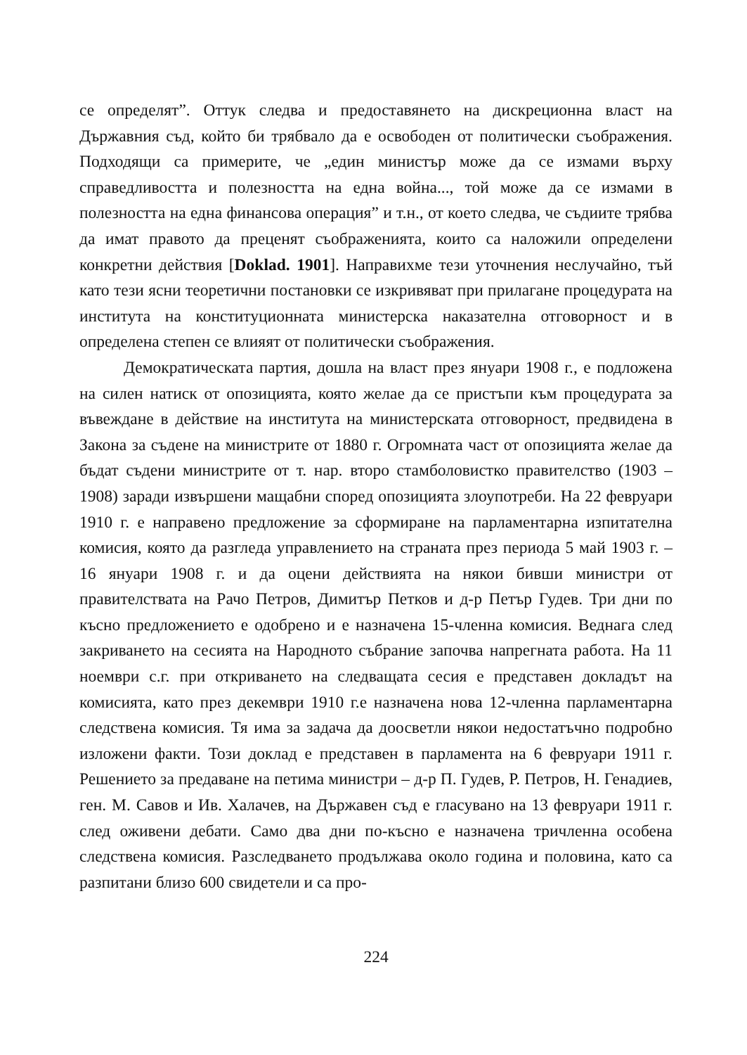се определят”. Оттук следва и предоставянето на дискреционна власт на Държавния съд, който би трябвало да е освободен от политически съображения. Подходящи са примерите, че „един министър може да се измами върху справедливостта и полезността на една война..., той може да се измами в полезността на една финансова операция” и т.н., от което следва, че съдиите трябва да имат правото да преценят съображенията, които са наложили определени конкретни действия [Doklad. 1901]. Направихме тези уточнения неслучайно, тъй като тези ясни теоретични постановки се изкривяват при прилагане процедурата на института на конституционната министерска наказателна отговорност и в определена степен се влияят от политически съображения.
Демократическата партия, дошла на власт през януари 1908 г., е подложена на силен натиск от опозицията, която желае да се пристъпи към процедурата за въвеждане в действие на института на министерската отговорност, предвидена в Закона за съдене на министрите от 1880 г. Огромната част от опозицията желае да бъдат съдени министрите от т. нар. второ стамболовистко правителство (1903 – 1908) заради извършени мащабни според опозицията злоупотреби. На 22 февруари 1910 г. е направено предложение за сформиране на парламентарна изпитателна комисия, която да разгледа управлението на страната през периода 5 май 1903 г. – 16 януари 1908 г. и да оцени действията на някои бивши министри от правителствата на Рачо Петров, Димитър Петков и д-р Петър Гудев. Три дни по късно предложението е одобрено и е назначена 15-членна комисия. Веднага след закриването на сесията на Народното събрание започва напрегната работа. На 11 ноември с.г. при откриването на следващата сесия е представен докладът на комисията, като през декември 1910 г.е назначена нова 12-членна парламентарна следствена комисия. Тя има за задача да доосветли някои недостатъчно подробно изложени факти. Този доклад е представен в парламента на 6 февруари 1911 г. Решението за предаване на петима министри – д-р П. Гудев, Р. Петров, Н. Генадиев, ген. М. Савов и Ив. Халачев, на Държавен съд е гласувано на 13 февруари 1911 г. след оживени дебати. Само два дни по-късно е назначена тричленна особена следствена комисия. Разследването продължава около година и половина, като са разпитани близо 600 свидетели и са про-
224